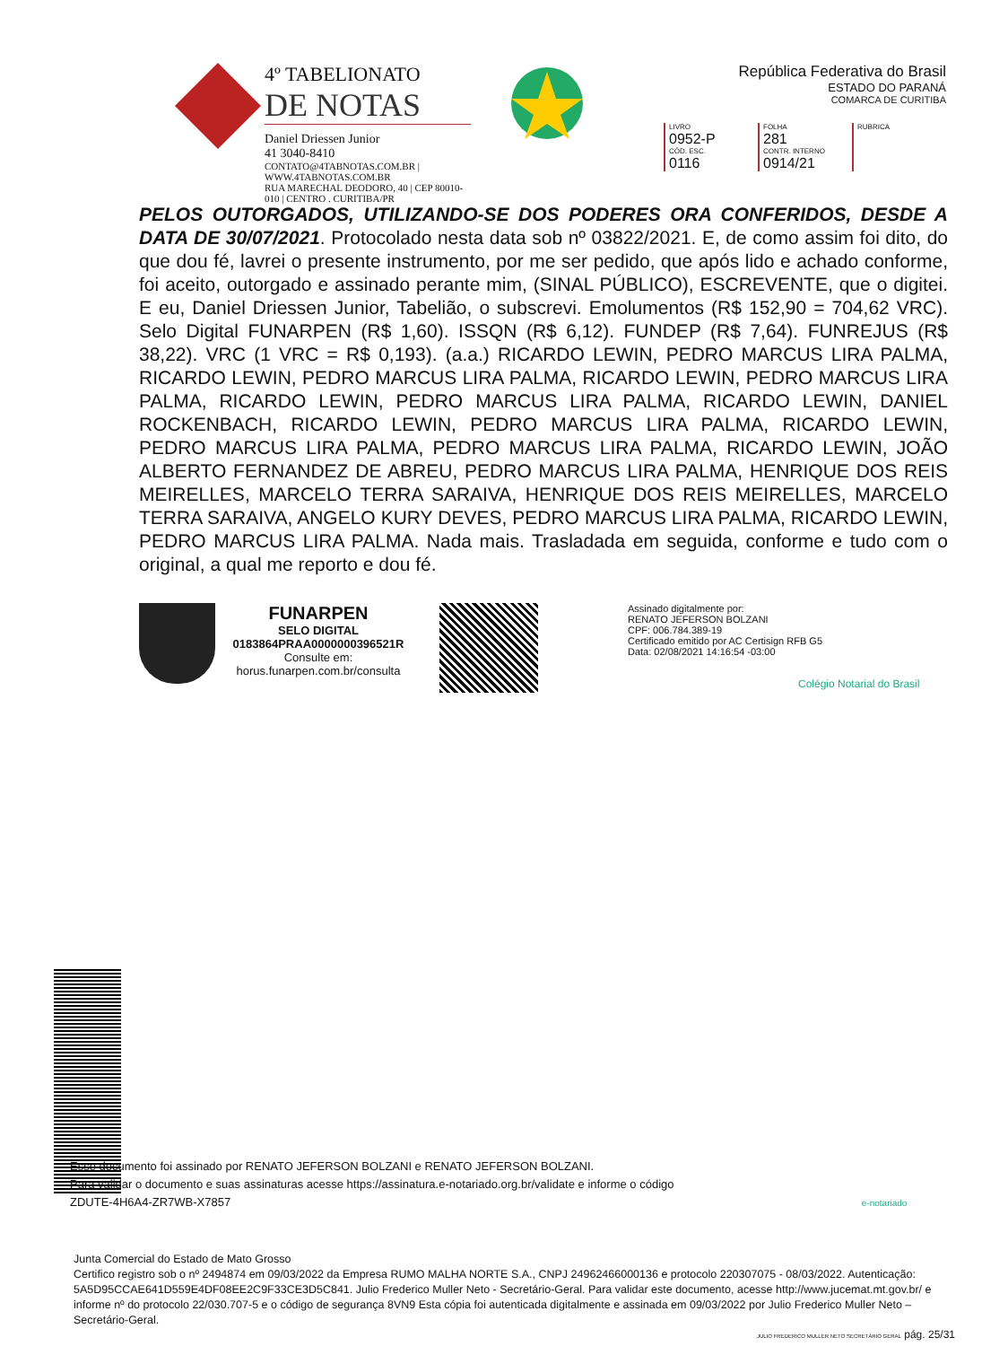4º TABELIONATO
DE NOTAS
Daniel Driessen Junior
41 3040-8410
CONTATO@4TABNOTAS.COM.BR | WWW.4TABNOTAS.COM.BR
RUA MARECHAL DEODORO, 40 | CEP 80010-010 | CENTRO . CURITIBA/PR
República Federativa do Brasil
ESTADO DO PARANÁ
COMARCA DE CURITIBA
| LIVRO 0952-P | FOLHA 281 | RUBRICA |
| CÓD. ESC. 0116 | CONTR. INTERNO 0914/21 | |
PELOS OUTORGADOS, UTILIZANDO-SE DOS PODERES ORA CONFERIDOS, DESDE A DATA DE 30/07/2021. Protocolado nesta data sob nº 03822/2021. E, de como assim foi dito, do que dou fé, lavrei o presente instrumento, por me ser pedido, que após lido e achado conforme, foi aceito, outorgado e assinado perante mim, (SINAL PÚBLICO), ESCREVENTE, que o digitei. E eu, Daniel Driessen Junior, Tabelião, o subscrevi. Emolumentos (R$ 152,90 = 704,62 VRC). Selo Digital FUNARPEN (R$ 1,60). ISSQN (R$ 6,12). FUNDEP (R$ 7,64). FUNREJUS (R$ 38,22). VRC (1 VRC = R$ 0,193). (a.a.) RICARDO LEWIN, PEDRO MARCUS LIRA PALMA, RICARDO LEWIN, PEDRO MARCUS LIRA PALMA, RICARDO LEWIN, PEDRO MARCUS LIRA PALMA, RICARDO LEWIN, PEDRO MARCUS LIRA PALMA, RICARDO LEWIN, DANIEL ROCKENBACH, RICARDO LEWIN, PEDRO MARCUS LIRA PALMA, RICARDO LEWIN, PEDRO MARCUS LIRA PALMA, PEDRO MARCUS LIRA PALMA, RICARDO LEWIN, JOÃO ALBERTO FERNANDEZ DE ABREU, PEDRO MARCUS LIRA PALMA, HENRIQUE DOS REIS MEIRELLES, MARCELO TERRA SARAIVA, HENRIQUE DOS REIS MEIRELLES, MARCELO TERRA SARAIVA, ANGELO KURY DEVES, PEDRO MARCUS LIRA PALMA, RICARDO LEWIN, PEDRO MARCUS LIRA PALMA. Nada mais. Trasladada em seguida, conforme e tudo com o original, a qual me reporto e dou fé.
FUNARPEN
SELO DIGITAL
0183864PRAA0000000396521R
Consulte em:
horus.funarpen.com.br/consulta
Assinado digitalmente por:
RENATO JEFERSON BOLZANI
CPF: 006.784.389-19
Certificado emitido por AC Certisign RFB G5
Data: 02/08/2021 14:16:54 -03:00
Colégio Notarial do Brasil
Esse documento foi assinado por RENATO JEFERSON BOLZANI e RENATO JEFERSON BOLZANI.
Para validar o documento e suas assinaturas acesse https://assinatura.e-notariado.org.br/validate e informe o código
ZDUTE-4H6A4-ZR7WB-X7857 e-notariado
Junta Comercial do Estado de Mato Grosso
Certifico registro sob o nº 2494874 em 09/03/2022 da Empresa RUMO MALHA NORTE S.A., CNPJ 24962466000136 e protocolo 220307075 - 08/03/2022. Autenticação: 5A5D95CCAE641D559E4DF08EE2C9F33CE3D5C841. Julio Frederico Muller Neto - Secretário-Geral. Para validar este documento, acesse http://www.jucemat.mt.gov.br/ e informe nº do protocolo 22/030.707-5 e o código de segurança 8VN9 Esta cópia foi autenticada digitalmente e assinada em 09/03/2022 por Julio Frederico Muller Neto – Secretário-Geral.
JULIO FREDERICO MULLER NETO SECRETÁRIO GERAL pág. 25/31